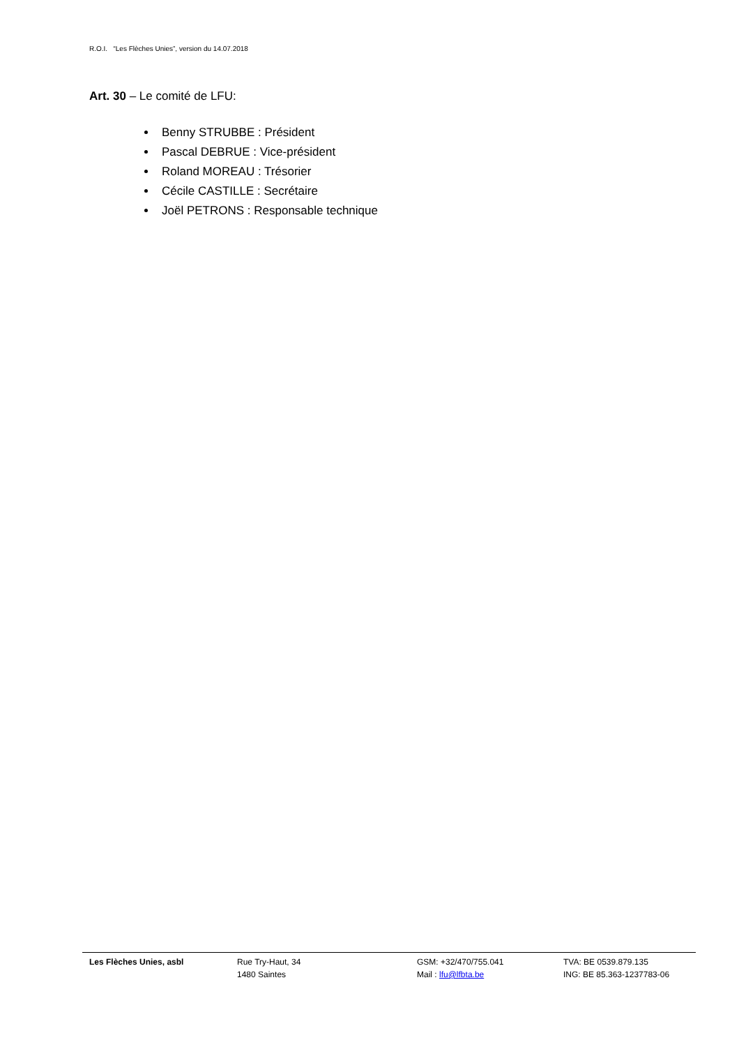R.O.I. “Les Flèches Unies”, version du 14.07.2018
Art. 30 – Le comité de LFU:
Benny STRUBBE : Président
Pascal DEBRUE : Vice-président
Roland MOREAU : Trésorier
Cécile CASTILLE : Secrétaire
Joël PETRONS : Responsable technique
Les Flèches Unies, asbl Rue Try-Haut, 34
1480 Saintes
GSM: +32/470/755.041
Mail : lfu@lfbta.be
TVA: BE 0539.879.135
ING: BE 85.363-1237783-06